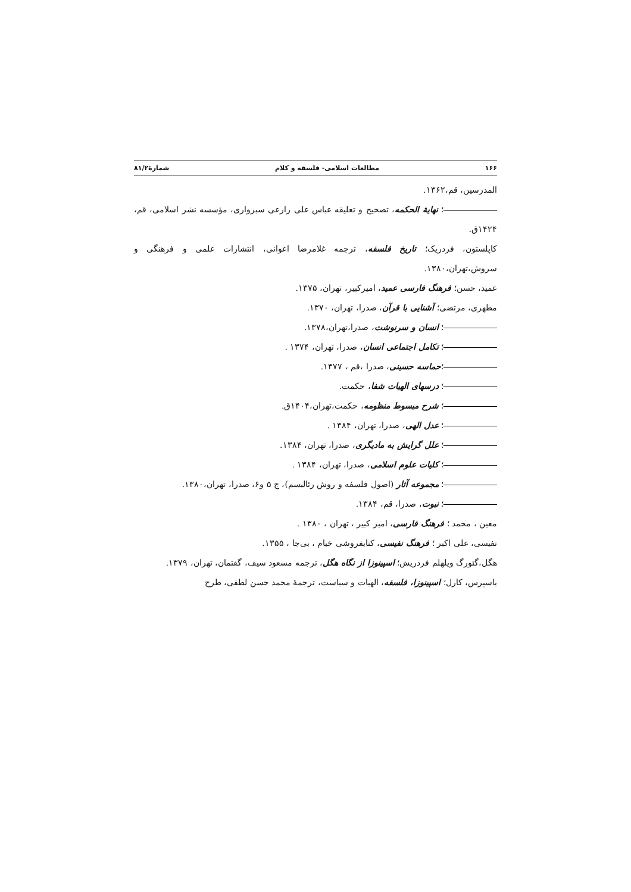۱۶۶ مطالعات اسلامی- فلسفه و کلام شمارۀ۸۱/۲
المدرسین، قم،۱۳۶۲.
؛ نهایة الحکمه، تصحیح و تعلیقه عباس علی زارعی سبزواری، مؤسسه نشر اسلامی، قم، ۱۴۲۴ق.
کاپلستون، فردریک؛ تاریخ فلسفه، ترجمه غلامرضا اعوانی، انتشارات علمی و فرهنگی و سروش،تهران،۱۳۸۰.
عمید، حسن؛ فرهنگ فارسی عمید، امیرکبیر، تهران، ۱۳۷۵.
مطهری، مرتضی؛ آشنایی با قرآن، صدرا، تهران، ۱۳۷۰.
؛ انسان و سرنوشت، صدرا،تهران،۱۳۷۸.
؛ تکامل اجتماعی انسان، صدرا، تهران، ۱۳۷۴ .
؛حماسه حسینی، صدرا ،قم ، ۱۳۷۷.
؛ درسهای الهیات شفا، حکمت.
؛ شرح مبسوط منظومه، حکمت،تهران،۱۴۰۴ق.
؛ عدل الهی، صدرا، تهران، ۱۳۸۴ .
؛ علل گرایش به مادیگری، صدرا، تهران، ۱۳۸۴.
؛ کلیات علوم اسلامی، صدرا، تهران، ۱۳۸۴ .
؛ مجموعه آثار (اصول فلسفه و روش رئالیسم)، ج ۵ و۶، صدرا، تهران،۱۳۸۰.
؛ نبوت، صدرا، قم، ۱۳۸۴.
معین ، محمد ؛ فرهنگ فارسی، امیر کبیر ، تهران ، ۱۳۸۰ .
نفیسی، علی اکبر ؛ فرهنگ نفیسی، کتابفروشی خیام ، بی‌جا ، ۱۳۵۵.
هگل،گئورگ ویلهلم فردریش؛ اسپینوزا از نگاه هگل، ترجمه مسعود سیف، گفتمان، تهران، ۱۳۷۹.
یاسپرس، کارل؛ اسپینوزا، فلسفه، الهیات و سیاست، ترجمهٔ محمد حسن لطفی، طرح